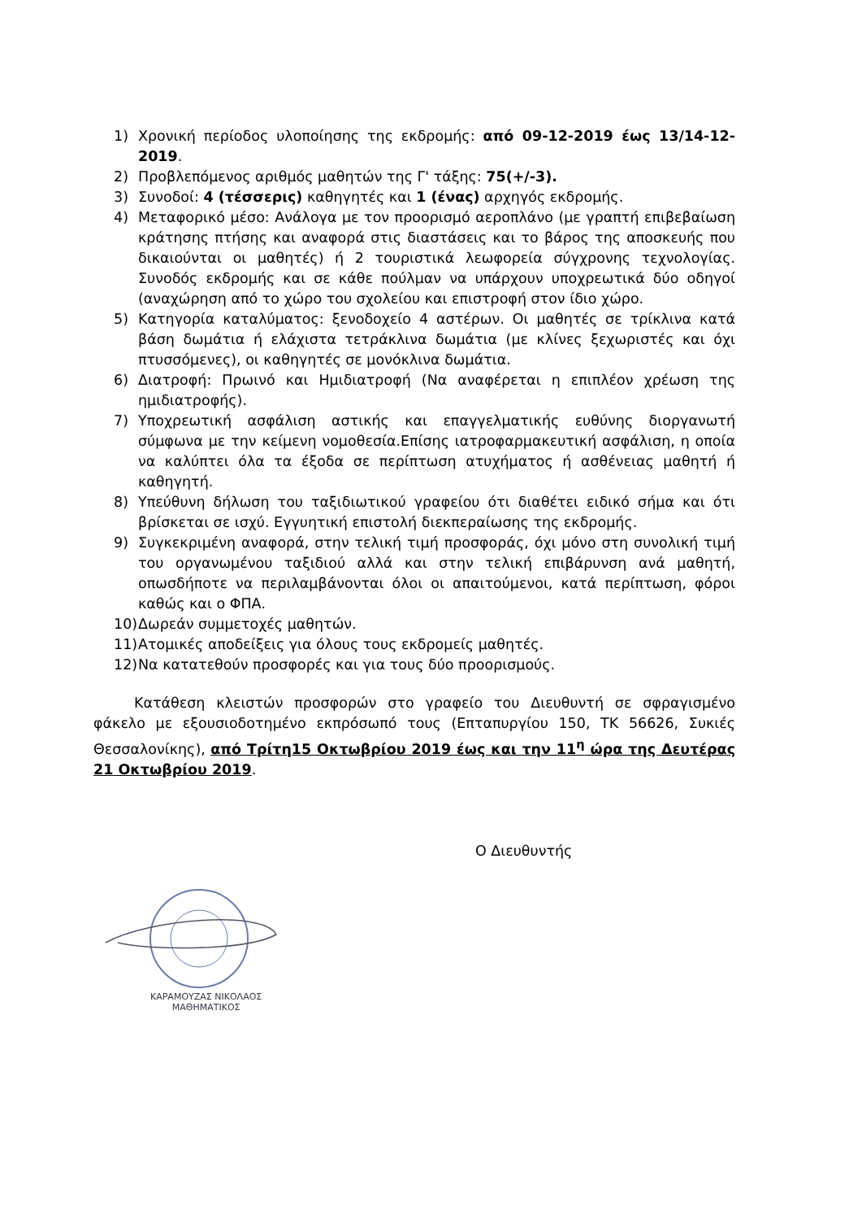1) Χρονική περίοδος υλοποίησης της εκδρομής: από 09-12-2019 έως 13/14-12-2019.
2) Προβλεπόμενος αριθμός μαθητών της Γ' τάξης: 75(+/-3).
3) Συνοδοί: 4 (τέσσερις) καθηγητές και 1 (ένας) αρχηγός εκδρομής.
4) Μεταφορικό μέσο: Ανάλογα με τον προορισμό αεροπλάνο (με γραπτή επιβεβαίωση κράτησης πτήσης και αναφορά στις διαστάσεις και το βάρος της αποσκευής που δικαιούνται οι μαθητές) ή 2 τουριστικά λεωφορεία σύγχρονης τεχνολογίας. Συνοδός εκδρομής και σε κάθε πούλμαν να υπάρχουν υποχρεωτικά δύο οδηγοί (αναχώρηση από το χώρο του σχολείου και επιστροφή στον ίδιο χώρο.
5) Κατηγορία καταλύματος: ξενοδοχείο 4 αστέρων. Οι μαθητές σε τρίκλινα κατά βάση δωμάτια ή ελάχιστα τετράκλινα δωμάτια (με κλίνες ξεχωριστές και όχι πτυσσόμενες), οι καθηγητές σε μονόκλινα δωμάτια.
6) Διατροφή: Πρωινό και Ημιδιατροφή (Να αναφέρεται η επιπλέον χρέωση της ημιδιατροφής).
7) Υποχρεωτική ασφάλιση αστικής και επαγγελματικής ευθύνης διοργανωτή σύμφωνα με την κείμενη νομοθεσία.Επίσης ιατροφαρμακευτική ασφάλιση, η οποία να καλύπτει όλα τα έξοδα σε περίπτωση ατυχήματος ή ασθένειας μαθητή ή καθηγητή.
8) Υπεύθυνη δήλωση του ταξιδιωτικού γραφείου ότι διαθέτει ειδικό σήμα και ότι βρίσκεται σε ισχύ. Εγγυητική επιστολή διεκπεραίωσης της εκδρομής.
9) Συγκεκριμένη αναφορά, στην τελική τιμή προσφοράς, όχι μόνο στη συνολική τιμή του οργανωμένου ταξιδιού αλλά και στην τελική επιβάρυνση ανά μαθητή, οπωσδήποτε να περιλαμβάνονται όλοι οι απαιτούμενοι, κατά περίπτωση, φόροι καθώς και ο ΦΠΑ.
10) Δωρεάν συμμετοχές μαθητών.
11) Ατομικές αποδείξεις για όλους τους εκδρομείς μαθητές.
12) Να κατατεθούν προσφορές και για τους δύο προορισμούς.
Κατάθεση κλειστών προσφορών στο γραφείο του Διευθυντή σε σφραγισμένο φάκελο με εξουσιοδοτημένο εκπρόσωπό τους (Επταπυργίου 150, ΤΚ 56626, Συκιές Θεσσαλονίκης), από Τρίτη15 Οκτωβρίου 2019 έως και την 11<sup>η</sup> ώρα της Δευτέρας 21 Οκτωβρίου 2019.
Ο Διευθυντής
ΚΑΡΑΜΟΥΖΑΣ ΝΙΚΟΛΑΟΣ
ΜΑΘΗΜΑΤΙΚΟΣ